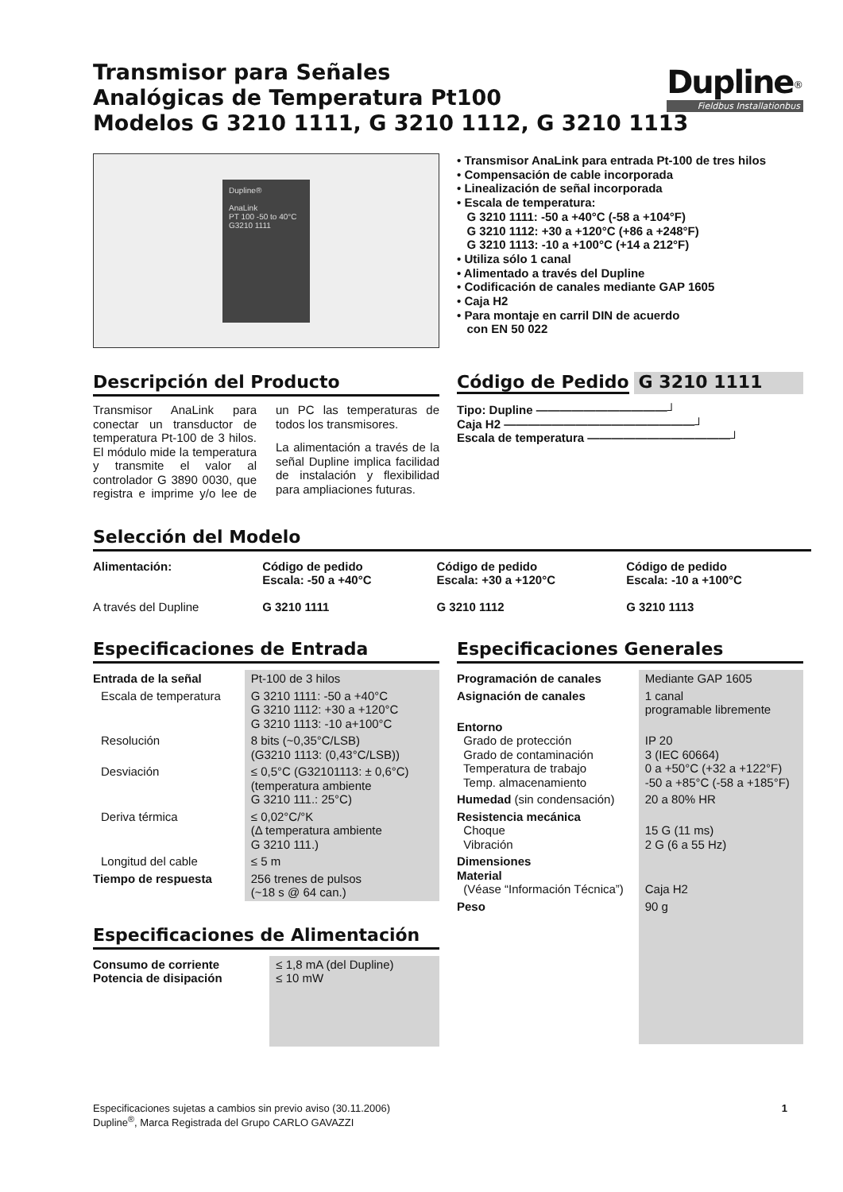Transmisor para Señales
Analógicas de Temperatura Pt100
Modelos G 3210 1111, G 3210 1112, G 3210 1113
Dupline<sup>®</sup>
Fieldbus Installationbus
Dupline®
AnaLink
PT 100 -50 to 40°C
G3210 1111
• Transmisor AnaLink para entrada Pt-100 de tres hilos
• Compensación de cable incorporada
• Linealización de señal incorporada
• Escala de temperatura:
G 3210 1111: -50 a +40°C (-58 a +104°F)
G 3210 1112: +30 a +120°C (+86 a +248°F)
G 3210 1113: -10 a +100°C (+14 a 212°F)
• Utiliza sólo 1 canal
• Alimentado a través del Dupline
• Codificación de canales mediante GAP 1605
• Caja H2
• Para montaje en carril DIN de acuerdo
con EN 50 022
Descripción del Producto
Transmisor AnaLink para conectar un transductor de temperatura Pt-100 de 3 hilos. El módulo mide la temperatura y transmite el valor al controlador G 3890 0030, que registra e imprime y/o lee de un PC las temperaturas de todos los transmisores.
La alimentación a través de la señal Dupline implica facilidad de instalación y flexibilidad para ampliaciones futuras.
Código de Pedido G 3210 1111
Tipo: Dupline ———————————┘
Caja H2 ————————————————┘
Escala de temperatura ————————————┘
Selección del Modelo
| Alimentación: | Código de pedido Escala: -50 a +40°C | Código de pedido Escala: +30 a +120°C | Código de pedido Escala: -10 a +100°C |
| --- | --- | --- | --- |
| A través del Dupline | G 3210 1111 | G 3210 1112 | G 3210 1113 |
Especificaciones de Entrada
| Entrada de la señal | Pt-100 de 3 hilos |
| Escala de temperatura | G 3210 1111: -50 a +40°C G 3210 1112: +30 a +120°C G 3210 1113: -10 a+100°C |
| Resolución | 8 bits (~0,35°C/LSB) (G3210 1113: (0,43°C/LSB)) |
| Desviación | ≤ 0,5°C (G32101113: ± 0,6°C) (temperatura ambiente G 3210 111.: 25°C) |
| Deriva térmica | ≤ 0,02°C/°K (Δ temperatura ambiente G 3210 111.) |
| Longitud del cable | ≤ 5 m |
| Tiempo de respuesta | 256 trenes de pulsos (~18 s @ 64 can.) |
Especificaciones de Alimentación
| Consumo de corriente Potencia de disipación | ≤ 1,8 mA (del Dupline) ≤ 10 mW |
Especificaciones Generales
| Programación de canales | Mediante GAP 1605 |
| Asignación de canales | 1 canal programable libremente |
| Entorno Grado de protección Grado de contaminación Temperatura de trabajo Temp. almacenamiento | IP 20 3 (IEC 60664) 0 a +50°C (+32 a +122°F) -50 a +85°C (-58 a +185°F) |
| Humedad (sin condensación) | 20 a 80% HR |
| Resistencia mecánica Choque Vibración | 15 G (11 ms) 2 G (6 a 55 Hz) |
| Dimensiones Material (Véase “Información Técnica”) | Caja H2 |
| Peso | 90 g |
Especificaciones sujetas a cambios sin previo aviso (30.11.2006)
Dupline<sup>®</sup>, Marca Registrada del Grupo CARLO GAVAZZI
1